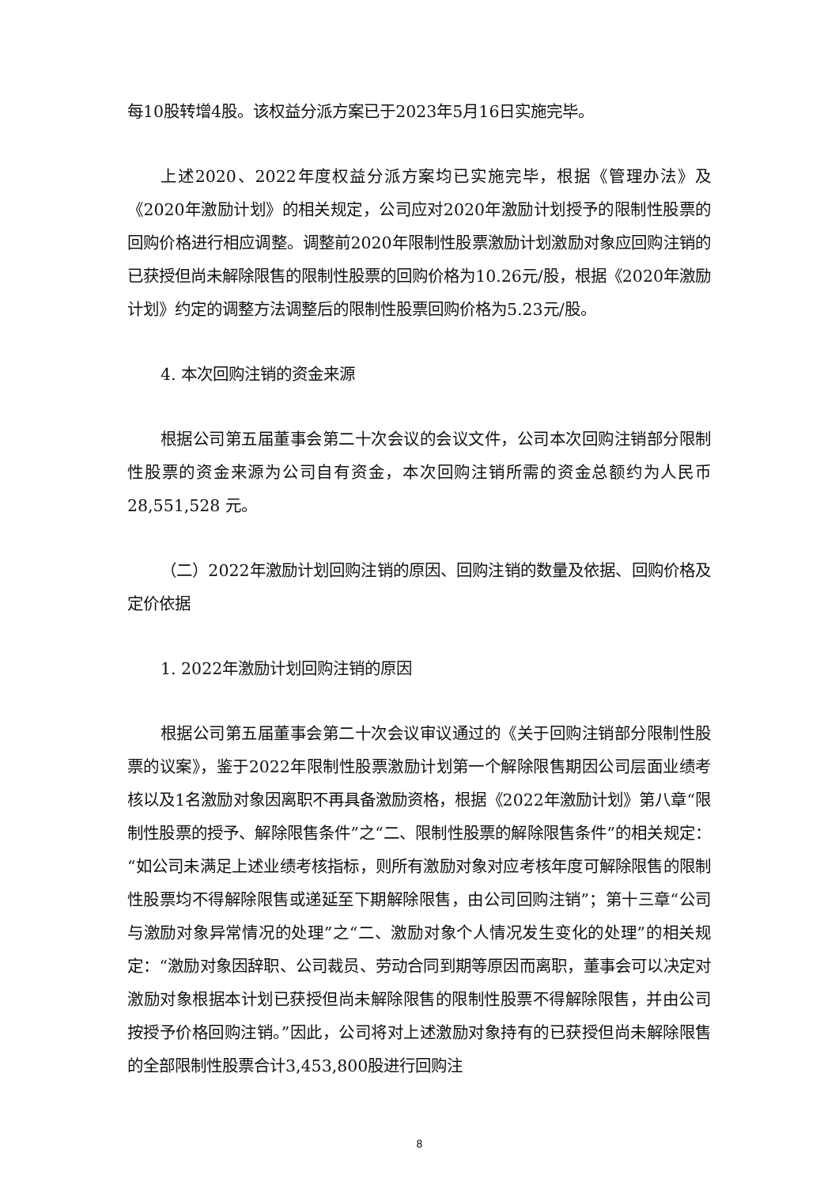每10股转增4股。该权益分派方案已于2023年5月16日实施完毕。
上述2020、2022年度权益分派方案均已实施完毕，根据《管理办法》及《2020年激励计划》的相关规定，公司应对2020年激励计划授予的限制性股票的回购价格进行相应调整。调整前2020年限制性股票激励计划激励对象应回购注销的已获授但尚未解除限售的限制性股票的回购价格为10.26元/股，根据《2020年激励计划》约定的调整方法调整后的限制性股票回购价格为5.23元/股。
4. 本次回购注销的资金来源
根据公司第五届董事会第二十次会议的会议文件，公司本次回购注销部分限制性股票的资金来源为公司自有资金，本次回购注销所需的资金总额约为人民币28,551,528 元。
（二）2022年激励计划回购注销的原因、回购注销的数量及依据、回购价格及定价依据
1. 2022年激励计划回购注销的原因
根据公司第五届董事会第二十次会议审议通过的《关于回购注销部分限制性股票的议案》，鉴于2022年限制性股票激励计划第一个解除限售期因公司层面业绩考核以及1名激励对象因离职不再具备激励资格，根据《2022年激励计划》第八章“限制性股票的授予、解除限售条件”之“二、限制性股票的解除限售条件”的相关规定：“如公司未满足上述业绩考核指标，则所有激励对象对应考核年度可解除限售的限制性股票均不得解除限售或递延至下期解除限售，由公司回购注销”；第十三章“公司与激励对象异常情况的处理”之“二、激励对象个人情况发生变化的处理”的相关规定：“激励对象因辞职、公司裁员、劳动合同到期等原因而离职，董事会可以决定对激励对象根据本计划已获授但尚未解除限售的限制性股票不得解除限售，并由公司按授予价格回购注销。”因此，公司将对上述激励对象持有的已获授但尚未解除限售的全部限制性股票合计3,453,800股进行回购注
8